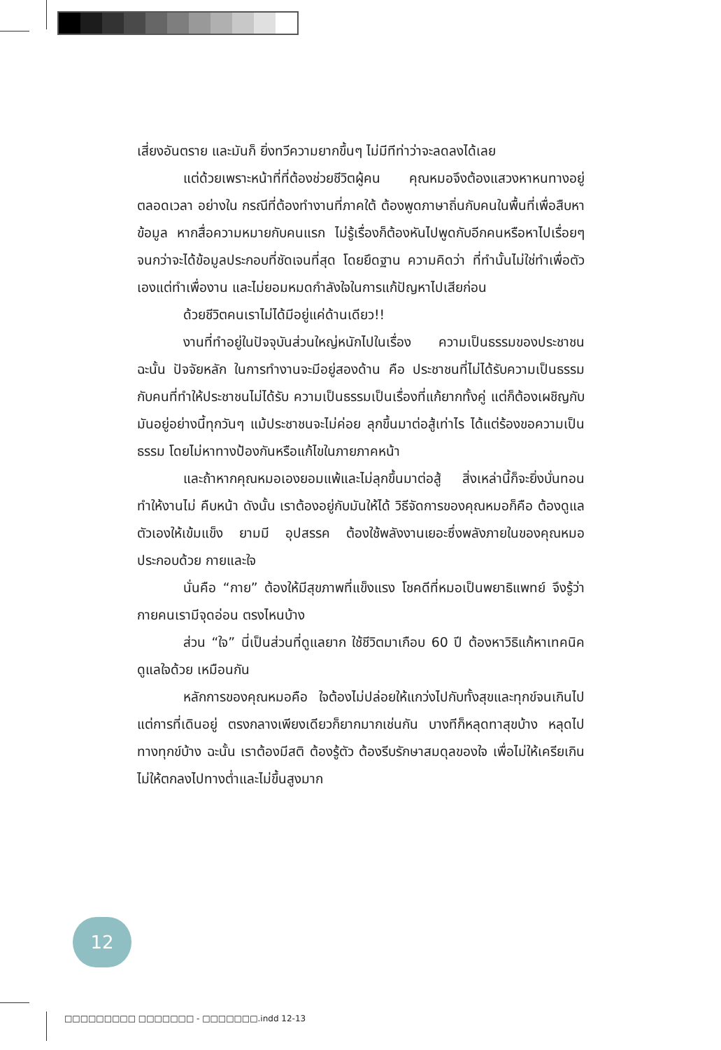เสี่ยงอันตราย และมันก็ ยิ่งทวีความยากขึ้นๆ ไม่มีทีท่าว่าจะลดลงได้เลย
แต่ด้วยเพราะหน้าที่ที่ต้องช่วยชีวิตผู้คน คุณหมอจึงต้องแสวงหาหนทางอยู่ตลอดเวลา อย่างใน กรณีที่ต้องทำงานที่ภาคใต้ ต้องพูดภาษาถิ่นกับคนในพื้นที่เพื่อสืบหาข้อมูล หากสื่อความหมายกับคนแรก ไม่รู้เรื่องก็ต้องหันไปพูดกับอีกคนหรือหาไปเรื่อยๆ จนกว่าจะได้ข้อมูลประกอบที่ชัดเจนที่สุด โดยยึดฐาน ความคิดว่า ที่ทำนั้นไม่ใช่ทำเพื่อตัวเองแต่ทำเพื่องาน และไม่ยอมหมดกำลังใจในการแก้ปัญหาไปเสียก่อน
ด้วยชีวิตคนเราไม่ได้มีอยู่แค่ด้านเดียว!!
งานที่ทำอยู่ในปัจจุบันส่วนใหญ่หนักไปในเรื่อง ความเป็นธรรมของประชาชน ฉะนั้น ปัจจัยหลัก ในการทำงานจะมีอยู่สองด้าน คือ ประชาชนที่ไม่ได้รับความเป็นธรรม กับคนที่ทำให้ประชาชนไม่ได้รับ ความเป็นธรรมเป็นเรื่องที่แก้ยากทั้งคู่ แต่ก็ต้องเผชิญกับมันอยู่อย่างนี้ทุกวันๆ แม้ประชาชนจะไม่ค่อย ลุกขึ้นมาต่อสู้เท่าไร ได้แต่ร้องขอความเป็นธรรม โดยไม่หาทางป้องกันหรือแก้ไขในภายภาคหน้า
และถ้าหากคุณหมอเองยอมแพ้และไม่ลุกขึ้นมาต่อสู้ สิ่งเหล่านี้ก็จะยิ่งบั่นทอนทำให้งานไม่ คืบหน้า ดังนั้น เราต้องอยู่กับมันให้ได้ วิธีจัดการของคุณหมอก็คือ ต้องดูแลตัวเองให้เข้มแข็ง ยามมี อุปสรรค ต้องใช้พลังงานเยอะซึ่งพลังภายในของคุณหมอประกอบด้วย กายและใจ
นั่นคือ “กาย” ต้องให้มีสุขภาพที่แข็งแรง โชคดีที่หมอเป็นพยาธิแพทย์ จึงรู้ว่ากายคนเรามีจุดอ่อน ตรงไหนบ้าง
ส่วน “ใจ” นี่เป็นส่วนที่ดูแลยาก ใช้ชีวิตมาเกือบ 60 ปี ต้องหาวิธิแก้หาเทคนิคดูแลใจด้วย เหมือนกัน
หลักการของคุณหมอคือ ใจต้องไม่ปล่อยให้แกว่งไปกับทั้งสุขและทุกข์จนเกินไป แต่การที่เดินอยู่ ตรงกลางเพียงเดียวก็ยากมากเช่นกัน บางทีก็หลุดทาสุขบ้าง หลุดไปทางทุกข์บ้าง ฉะนั้น เราต้องมีสติ ต้องรู้ตัว ต้องรีบรักษาสมดุลของใจ เพื่อไม่ให้เครียเกิน ไม่ให้ตกลงไปทางต่ำและไม่ขึ้นสูงมาก
12
□□□□□□□□□ □□□□□□□ - □□□□□□□.indd 12-13